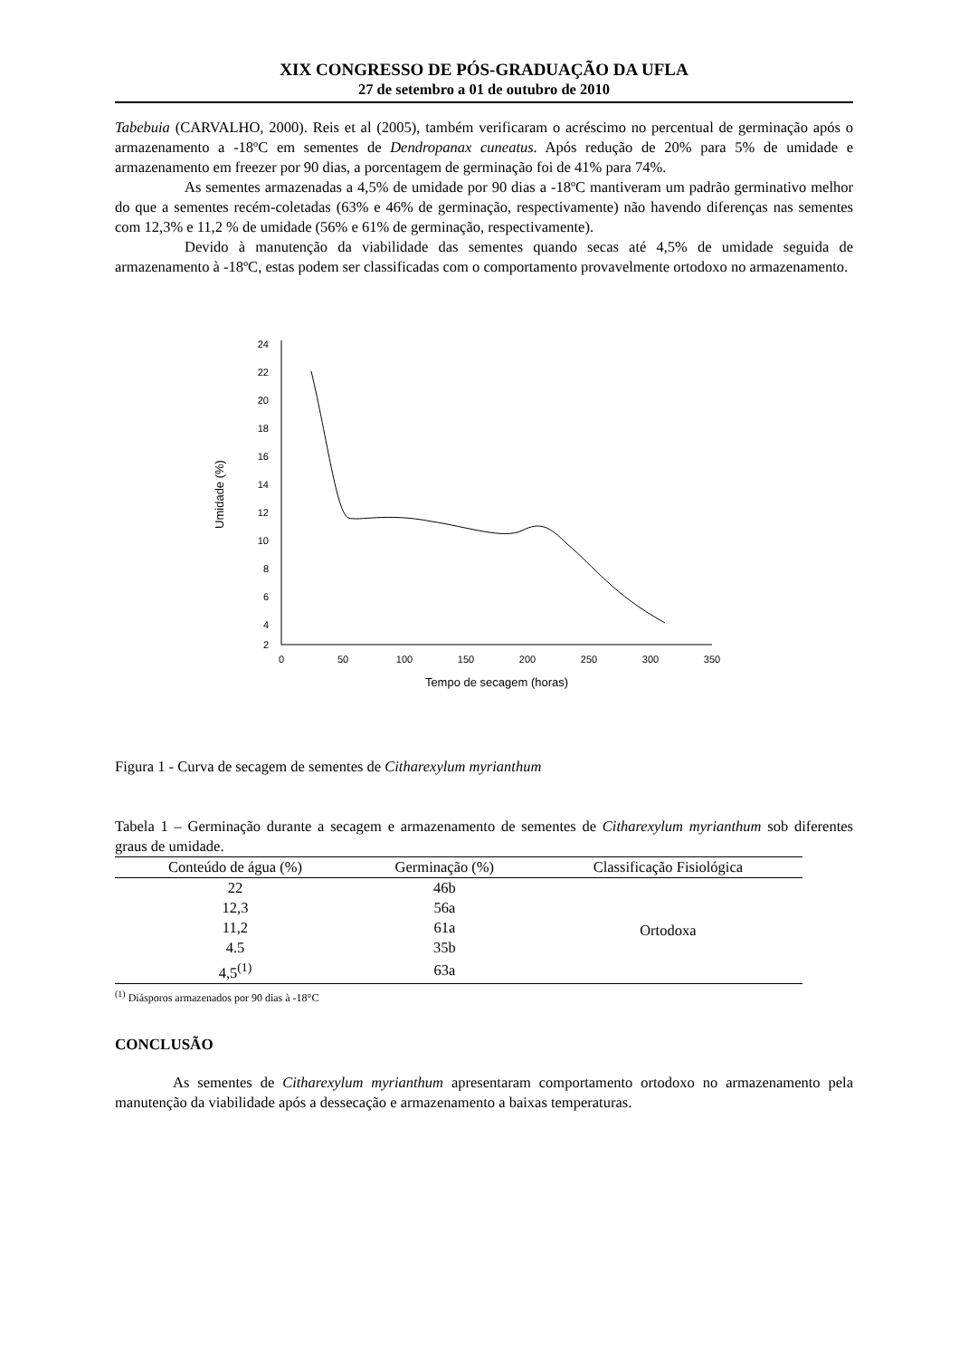XIX CONGRESSO DE PÓS-GRADUAÇÃO DA UFLA
27 de setembro a 01 de outubro de 2010
Tabebuia (CARVALHO, 2000). Reis et al (2005), também verificaram o acréscimo no percentual de germinação após o armazenamento a -18ºC em sementes de Dendropanax cuneatus. Após redução de 20% para 5% de umidade e armazenamento em freezer por 90 dias, a porcentagem de germinação foi de 41% para 74%.
As sementes armazenadas a 4,5% de umidade por 90 dias a -18ºC mantiveram um padrão germinativo melhor do que a sementes recém-coletadas (63% e 46% de germinação, respectivamente) não havendo diferenças nas sementes com 12,3% e 11,2 % de umidade (56% e 61% de germinação, respectivamente).
Devido à manutenção da viabilidade das sementes quando secas até 4,5% de umidade seguida de armazenamento à -18ºC, estas podem ser classificadas com o comportamento provavelmente ortodoxo no armazenamento.
24
22
20
18
16
14
12
10
8
6
4
2
0
50
100
150
200
250
300
350
Tempo de secagem (horas)
Umidade (%)
Figura 1 - Curva de secagem de sementes de Citharexylum myrianthum
Tabela 1 – Germinação durante a secagem e armazenamento de sementes de Citharexylum myrianthum sob diferentes graus de umidade.
| Conteúdo de água (%) | Germinação (%) | Classificação Fisiológica |
| --- | --- | --- |
| 22 | 46b | Ortodoxa |
| 12,3 | 56a | |
| 11,2 | 61a | |
| 4.5 | 35b | |
| 4,5<sup>(1)</sup> | 63a | |
<sup>(1)</sup> Diásporos armazenados por 90 dias à -18°C
CONCLUSÃO
As sementes de Citharexylum myrianthum apresentaram comportamento ortodoxo no armazenamento pela manutenção da viabilidade após a dessecação e armazenamento a baixas temperaturas.